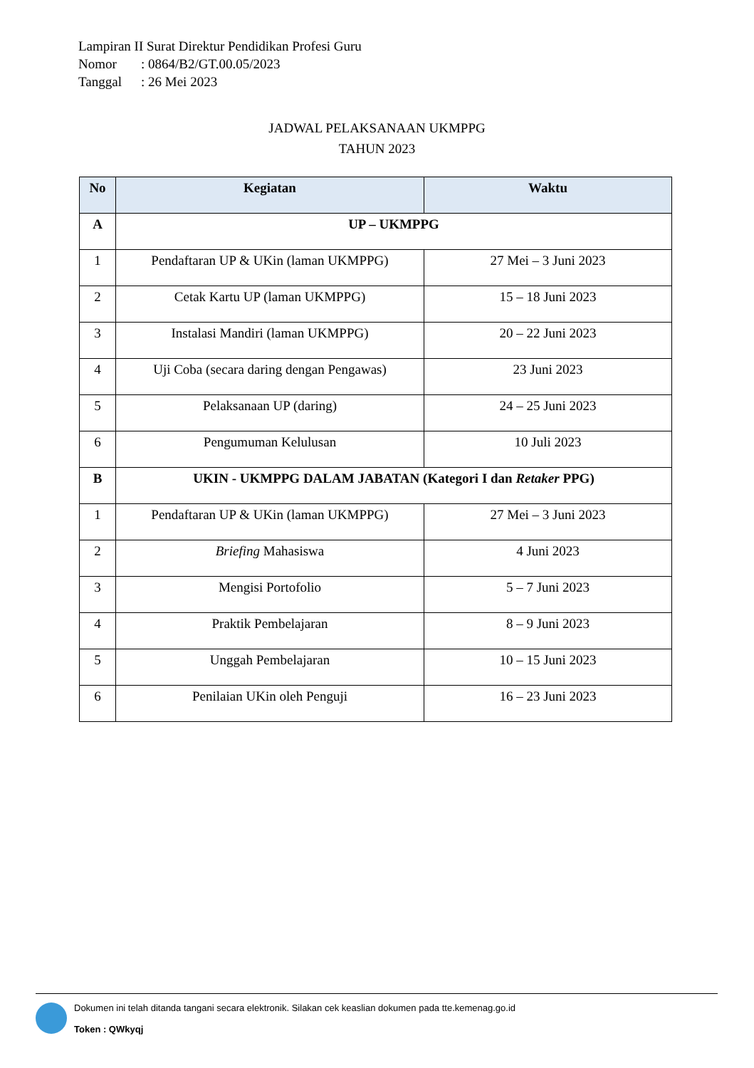Lampiran II Surat Direktur Pendidikan Profesi Guru
Nomor: 0864/B2/GT.00.05/2023
Tanggal: 26 Mei 2023
JADWAL PELAKSANAAN UKMPPG
TAHUN 2023
| No | Kegiatan | Waktu |
| --- | --- | --- |
| A | UP – UKMPPG | |
| 1 | Pendaftaran UP & UKin (laman UKMPPG) | 27 Mei – 3 Juni 2023 |
| 2 | Cetak Kartu UP (laman UKMPPG) | 15 – 18 Juni 2023 |
| 3 | Instalasi Mandiri (laman UKMPPG) | 20 – 22 Juni 2023 |
| 4 | Uji Coba (secara daring dengan Pengawas) | 23 Juni 2023 |
| 5 | Pelaksanaan UP (daring) | 24 – 25 Juni 2023 |
| 6 | Pengumuman Kelulusan | 10 Juli 2023 |
| B | UKIN - UKMPPG DALAM JABATAN (Kategori I dan Retaker PPG) | |
| 1 | Pendaftaran UP & UKin (laman UKMPPG) | 27 Mei – 3 Juni 2023 |
| 2 | Briefing Mahasiswa | 4 Juni 2023 |
| 3 | Mengisi Portofolio | 5 – 7 Juni 2023 |
| 4 | Praktik Pembelajaran | 8 – 9 Juni 2023 |
| 5 | Unggah Pembelajaran | 10 – 15 Juni 2023 |
| 6 | Penilaian UKin oleh Penguji | 16 – 23 Juni 2023 |
Dokumen ini telah ditanda tangani secara elektronik. Silakan cek keaslian dokumen pada tte.kemenag.go.id
Token : QWkyqj